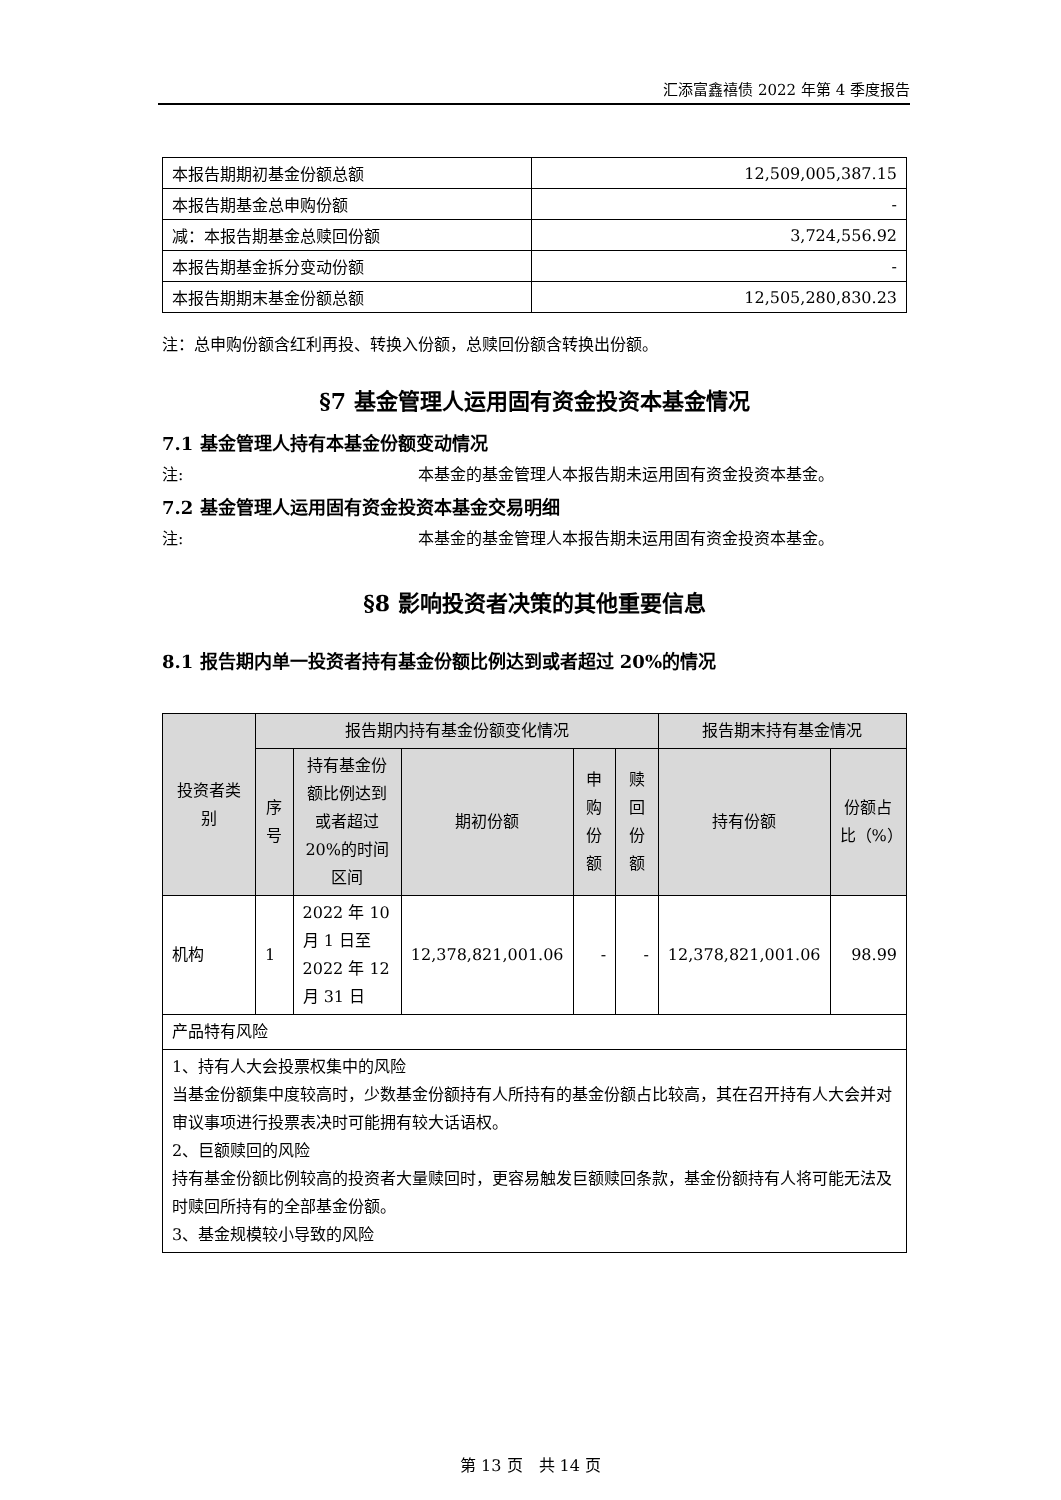汇添富鑫禧债 2022 年第 4 季度报告
| 本报告期期初基金份额总额 | 12,509,005,387.15 |
| 本报告期基金总申购份额 | - |
| 减：本报告期基金总赎回份额 | 3,724,556.92 |
| 本报告期基金拆分变动份额 | - |
| 本报告期期末基金份额总额 | 12,505,280,830.23 |
注：总申购份额含红利再投、转换入份额，总赎回份额含转换出份额。
§7 基金管理人运用固有资金投资本基金情况
7.1 基金管理人持有本基金份额变动情况
注: 本基金的基金管理人本报告期未运用固有资金投资本基金。
7.2 基金管理人运用固有资金投资本基金交易明细
注: 本基金的基金管理人本报告期未运用固有资金投资本基金。
§8 影响投资者决策的其他重要信息
8.1 报告期内单一投资者持有基金份额比例达到或者超过 20%的情况
| 投资者类别 | 报告期内持有基金份额变化情况 | | | | | 报告期末持有基金情况 | |
| --- | --- | --- | --- | --- | --- | --- | --- |
| | 序号 | 持有基金份额比例达到或者超过 20%的时间区间 | 期初份额 | 申购份额 | 赎回份额 | 持有份额 | 份额占比（%） |
| 机构 | 1 | 2022 年 10 月 1 日至 2022 年 12 月 31 日 | 12,378,821,001.06 | - | - | 12,378,821,001.06 | 98.99 |
| 产品特有风险 | | | | | | | |
| 1、持有人大会投票权集中的风险 当基金份额集中度较高时，少数基金份额持有人所持有的基金份额占比较高，其在召开持有人大会并对审议事项进行投票表决时可能拥有较大话语权。 2、巨额赎回的风险 持有基金份额比例较高的投资者大量赎回时，更容易触发巨额赎回条款，基金份额持有人将可能无法及时赎回所持有的全部基金份额。 3、基金规模较小导致的风险 | | | | | | | |
第 13 页　共 14 页